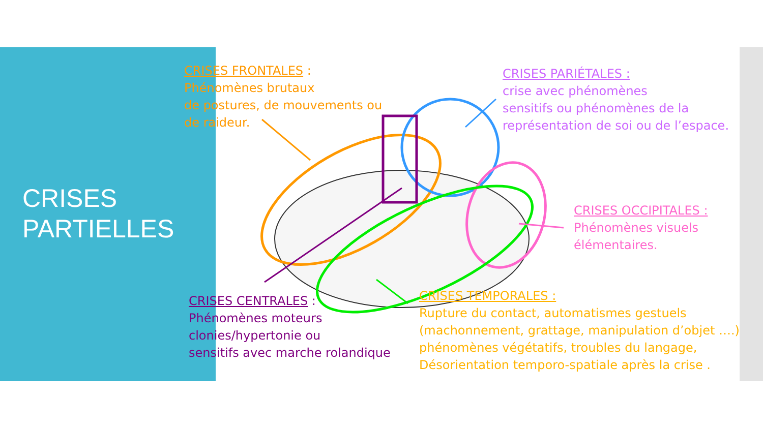CRISES
PARTIELLES
CRISES FRONTALES :
Phénomènes brutaux
de postures, de mouvements ou
de raideur.
CRISES PARIÉTALES :
crise avec phénomènes
sensitifs ou phénomènes de la
représentation de soi ou de l’espace.
CRISES OCCIPITALES :
Phénomènes visuels
élémentaires.
CRISES CENTRALES :
Phénomènes moteurs
clonies/hypertonie ou
sensitifs avec marche rolandique
CRISES TEMPORALES :
Rupture du contact, automatismes gestuels
(machonnement, grattage, manipulation d’objet ….)
phénomènes végétatifs, troubles du langage,
Désorientation temporo-spatiale après la crise .